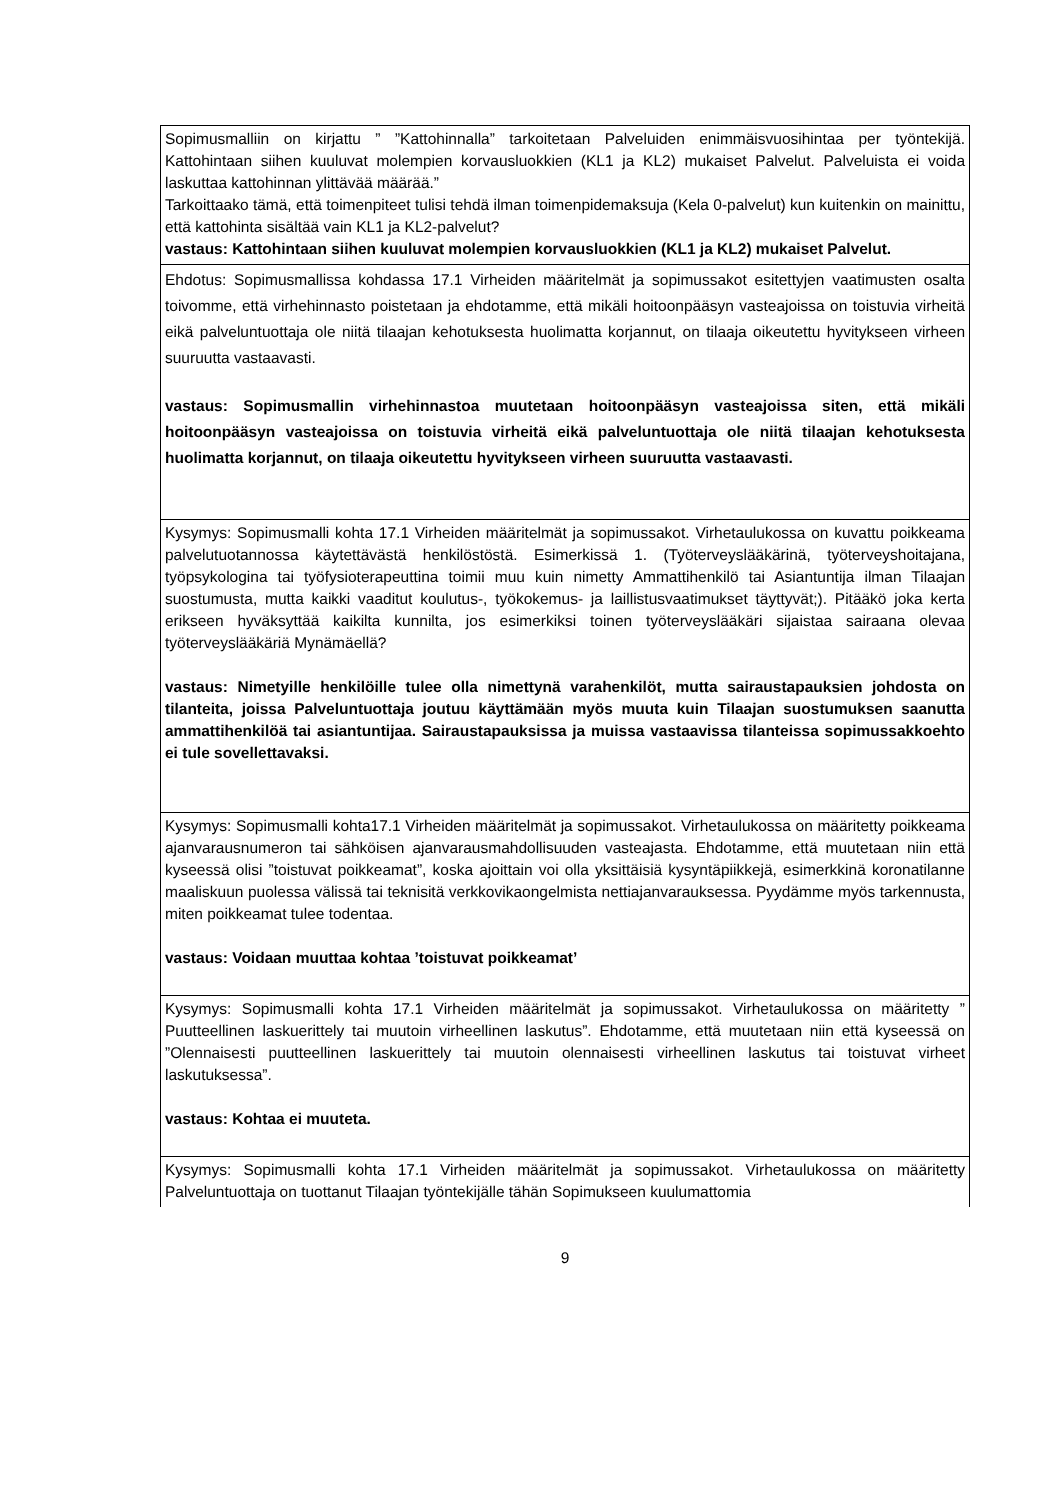| Sopimusmalliin on kirjattu ” ”Kattohinnalla” tarkoitetaan Palveluiden enimmäisvuosihintaa per työntekijä. Kattohintaan siihen kuuluvat molempien korvausluokkien (KL1 ja KL2) mukaiset Palvelut. Palveluista ei voida laskuttaa kattohinnan ylittävää määrää.” Tarkoittaako tämä, että toimenpiteet tulisi tehdä ilman toimenpidemaksuja (Kela 0-palvelut) kun kuitenkin on mainittu, että kattohinta sisältää vain KL1 ja KL2-palvelut? vastaus: Kattohintaan siihen kuuluvat molempien korvausluokkien (KL1 ja KL2) mukaiset Palvelut. |
| Ehdotus: Sopimusmallissa kohdassa 17.1 Virheiden määritelmät ja sopimussakot esitettyjen vaatimusten osalta toivomme, että virhehinnasto poistetaan ja ehdotamme, että mikäli hoitoonpääsyn vasteajoissa on toistuvia virheitä eikä palveluntuottaja ole niitä tilaajan kehotuksesta huolimatta korjannut, on tilaaja oikeutettu hyvitykseen virheen suuruutta vastaavasti. vastaus: Sopimusmallin virhehinnastoa muutetaan hoitoonpääsyn vasteajoissa siten, että mikäli hoitoonpääsyn vasteajoissa on toistuvia virheitä eikä palveluntuottaja ole niitä tilaajan kehotuksesta huolimatta korjannut, on tilaaja oikeutettu hyvitykseen virheen suuruutta vastaavasti. |
| Kysymys: Sopimusmalli kohta 17.1 Virheiden määritelmät ja sopimussakot. Virhetaulukossa on kuvattu poikkeama palvelutuotannossa käytettävästä henkilöstöstä. Esimerkissä 1. (Työterveyslääkärinä, työterveyshoitajana, työpsykologina tai työfysioterapeuttina toimii muu kuin nimetty Ammattihenkilö tai Asiantuntija ilman Tilaajan suostumusta, mutta kaikki vaaditut koulutus-, työkokemus- ja laillistusvaatimukset täyttyvät;). Pitääkö joka kerta erikseen hyväksyttää kaikilta kunnilta, jos esimerkiksi toinen työterveyslääkäri sijaistaa sairaana olevaa työterveyslääkäriä Mynämäellä? vastaus: Nimetyille henkilöille tulee olla nimettynä varahenkilöt, mutta sairaustapauksien johdosta on tilanteita, joissa Palveluntuottaja joutuu käyttämään myös muuta kuin Tilaajan suostumuksen saanutta ammattihenkilöä tai asiantuntijaa. Sairaustapauksissa ja muissa vastaavissa tilanteissa sopimussakkoehto ei tule sovellettavaksi. |
| Kysymys: Sopimusmalli kohta17.1 Virheiden määritelmät ja sopimussakot. Virhetaulukossa on määritetty poikkeama ajanvarausnumeron tai sähköisen ajanvarausmahdollisuuden vasteajasta. Ehdotamme, että muutetaan niin että kyseessä olisi ”toistuvat poikkeamat”, koska ajoittain voi olla yksittäisiä kysyntäpiikkejä, esimerkkinä koronatilanne maaliskuun puolessa välissä tai teknisitä verkkovikaongelmista nettiajanvarauksessa. Pyydämme myös tarkennusta, miten poikkeamat tulee todentaa. vastaus: Voidaan muuttaa kohtaa ’toistuvat poikkeamat’ |
| Kysymys: Sopimusmalli kohta 17.1 Virheiden määritelmät ja sopimussakot. Virhetaulukossa on määritetty ” Puutteellinen laskuerittely tai muutoin virheellinen laskutus”. Ehdotamme, että muutetaan niin että kyseessä on ”Olennaisesti puutteellinen laskuerittely tai muutoin olennaisesti virheellinen laskutus tai toistuvat virheet laskutuksessa”. vastaus: Kohtaa ei muuteta. |
| Kysymys: Sopimusmalli kohta 17.1 Virheiden määritelmät ja sopimussakot. Virhetaulukossa on määritetty Palveluntuottaja on tuottanut Tilaajan työntekijälle tähän Sopimukseen kuulumattomia |
9